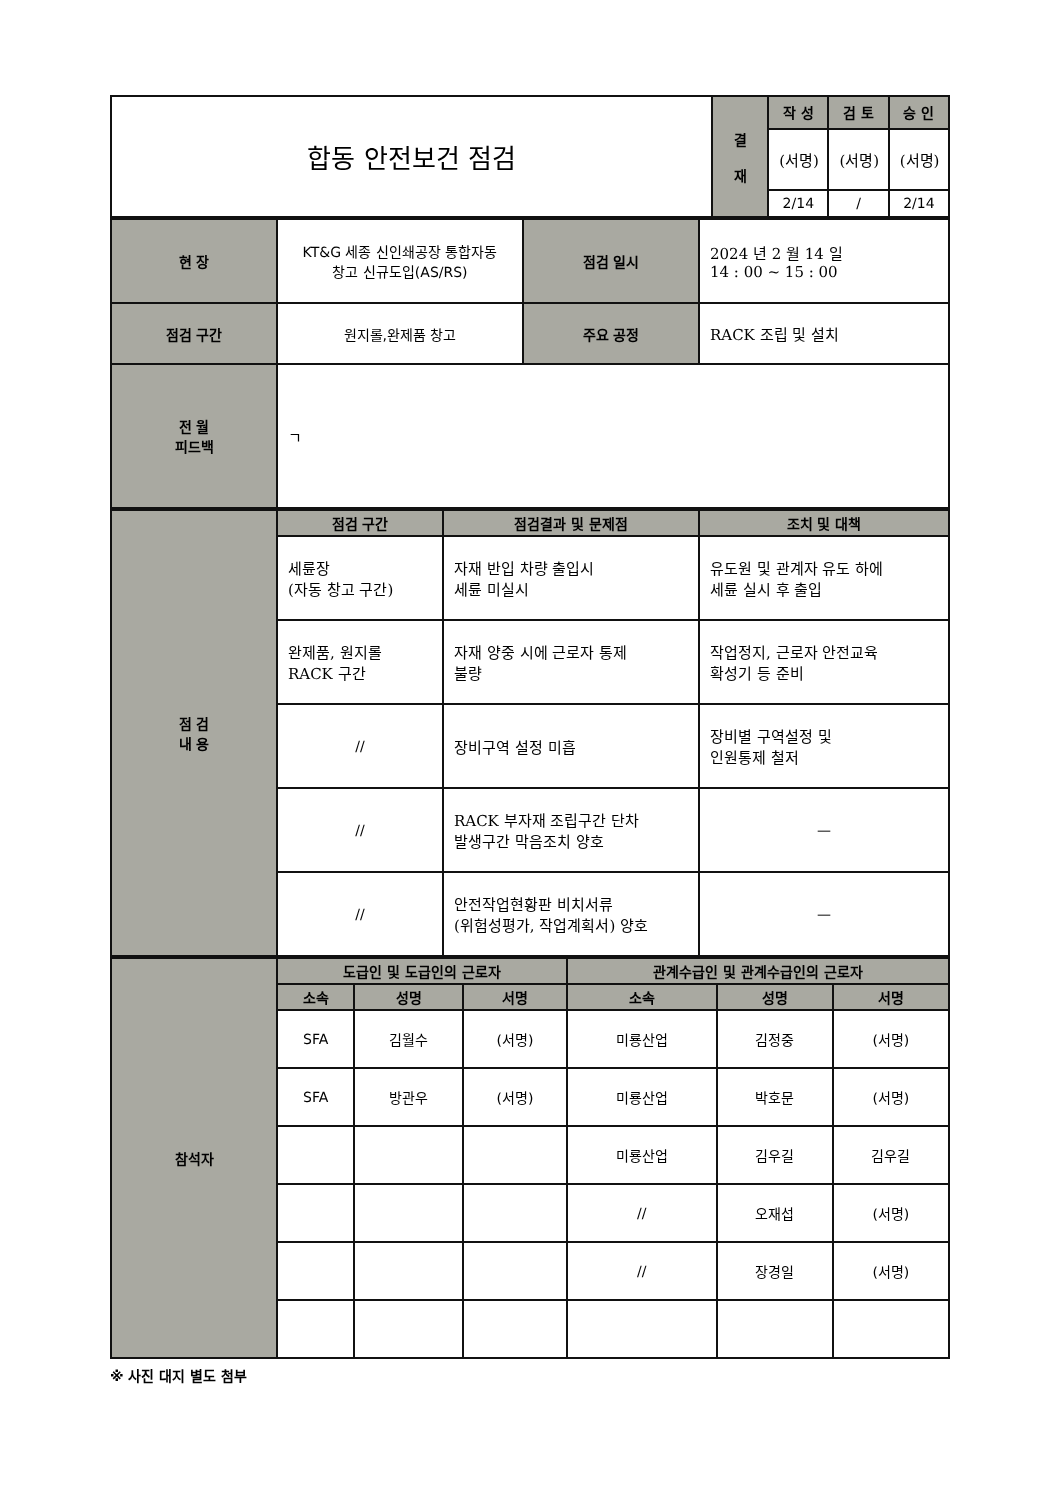| 합동 안전보건 점검 | 결 재 | 작 성 | 검 토 | 승 인 |
| | | (서명) | (서명) | (서명) |
| | | 2/14 | / | 2/14 |
| 현 장 | KT&G 세종 신인쇄공장 통합자동 창고 신규도입(AS/RS) | 점검 일시 | 2024 년 2 월 14 일 14 : 00 ~ 15 : 00 |
| 점검 구간 | 원지롤,완제품 창고 | 주요 공정 | RACK 조립 및 설치 |
| 전 월 피드백 | ㄱ | | |
| 점 검 내 용 | 점검 구간 | 점검결과 및 문제점 | 조치 및 대책 |
| | 세륜장 (자동 창고 구간) | 자재 반입 차량 출입시 세륜 미실시 | 유도원 및 관계자 유도 하에 세륜 실시 후 출입 |
| | 완제품, 원지롤 RACK 구간 | 자재 양중 시에 근로자 통제 불량 | 작업정지, 근로자 안전교육 확성기 등 준비 |
| | // | 장비구역 설정 미흡 | 장비별 구역설정 및 인원통제 철저 |
| | // | RACK 부자재 조립구간 단차 발생구간 막음조치 양호 | — |
| | // | 안전작업현황판 비치서류 (위험성평가, 작업계획서) 양호 | — |
| 참석자 | 도급인 및 도급인의 근로자 | | | 관계수급인 및 관계수급인의 근로자 | | |
| | 소속 | 성명 | 서명 | 소속 | 성명 | 서명 |
| | SFA | 김월수 | (서명) | 미룡산업 | 김정중 | (서명) |
| | SFA | 방관우 | (서명) | 미룡산업 | 박호문 | (서명) |
| | | | | 미룡산업 | 김우길 | 김우길 |
| | | | | // | 오재섭 | (서명) |
| | | | | // | 장경일 | (서명) |
※ 사진 대지 별도 첨부